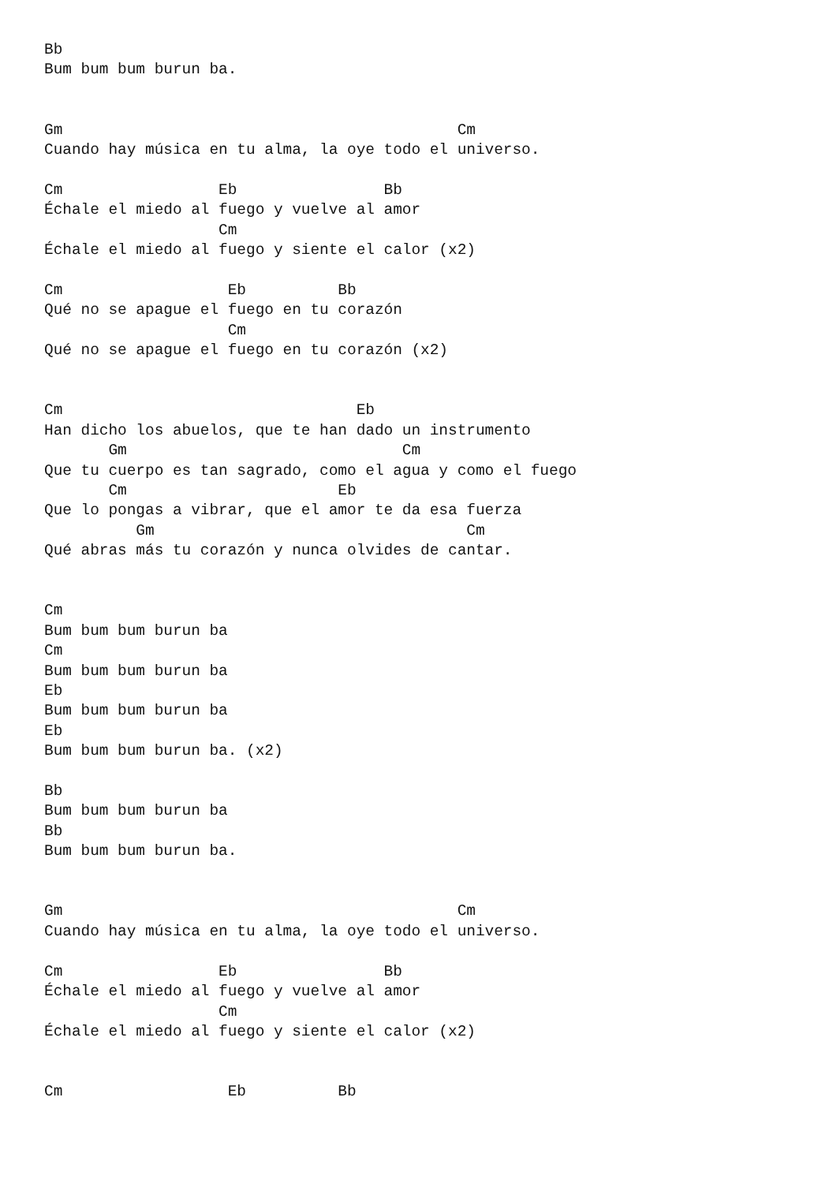Bb
Bum bum bum burun ba.


Gm                                           Cm
Cuando hay música en tu alma, la oye todo el universo.

Cm                 Eb                Bb
Échale el miedo al fuego y vuelve al amor
                   Cm
Échale el miedo al fuego y siente el calor (x2)

Cm                  Eb          Bb
Qué no se apague el fuego en tu corazón
                    Cm
Qué no se apague el fuego en tu corazón (x2)


Cm                                Eb
Han dicho los abuelos, que te han dado un instrumento
       Gm                              Cm
Que tu cuerpo es tan sagrado, como el agua y como el fuego
       Cm                       Eb
Que lo pongas a vibrar, que el amor te da esa fuerza
          Gm                                  Cm
Qué abras más tu corazón y nunca olvides de cantar.


Cm
Bum bum bum burun ba
Cm
Bum bum bum burun ba
Eb
Bum bum bum burun ba
Eb
Bum bum bum burun ba. (x2)

Bb
Bum bum bum burun ba
Bb
Bum bum bum burun ba.


Gm                                           Cm
Cuando hay música en tu alma, la oye todo el universo.

Cm                 Eb                Bb
Échale el miedo al fuego y vuelve al amor
                   Cm
Échale el miedo al fuego y siente el calor (x2)


Cm                  Eb          Bb